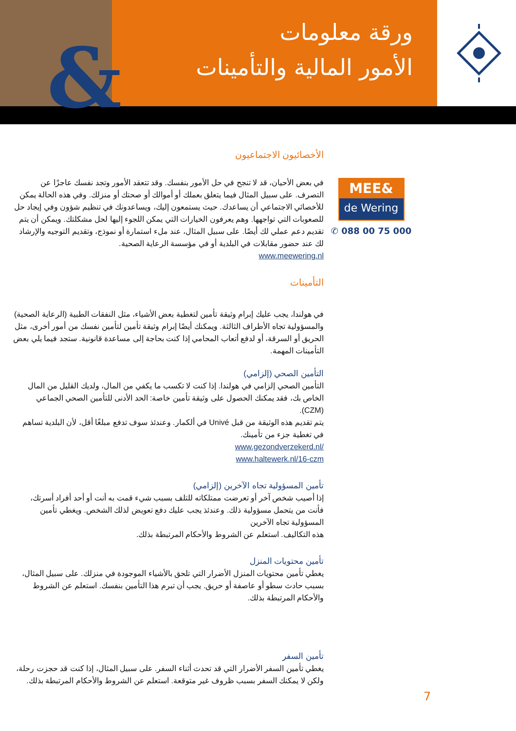&
ورقة معلومات
الأمور المالية والتأمينات
الأخصائيون الاجتماعيون
في بعض الأحيان، قد لا تنجح في حل الأمور بنفسك. وقد تتعقد الأمور وتجد نفسك عاجزًا عن التصرف. على سبيل المثال فيما يتعلق بعملك أو أموالك أو صحتك أو منزلك. وفي هذه الحالة يمكن للأخصائي الاجتماعي أن يساعدك. حيث يستمعون إليك، ويساعدونك في تنظيم شؤون وفي إيجاد حل للصعوبات التي تواجهها. وهم يعرفون الخيارات التي يمكن اللجوء إليها لحل مشكلتك. ويمكن أن يتم تقديم دعم عملي لك أيضًا. على سبيل المثال، عند ملء استمارة أو نموذج، وتقديم التوجيه والإرشاد لك عند حضور مقابلات في البلدية أو في مؤسسة الرعاية الصحية.
www.meewering.nl
التأمينات
في هولندا، يجب عليك إبرام وثيقة تأمين لتغطية بعض الأشياء، مثل النفقات الطبية (الرعاية الصحية) والمسؤولية تجاه الأطراف الثالثة. ويمكنك أيضًا إبرام وثيقة تأمين لتأمين نفسك من أمور أخرى، مثل الحريق أو السرقة، أو لدفع أتعاب المحامي إذا كنت بحاجة إلى مساعدة قانونية. ستجد فيما يلي بعض التأمينات المهمة.
التأمين الصحي (إلزامي)
التأمين الصحي إلزامي في هولندا. إذا كنت لا تكسب ما يكفي من المال، ولديك القليل من المال الخاص بك، فقد يمكنك الحصول على وثيقة تأمين خاصة: الحد الأدنى للتأمين الصحي الجماعي (CZM).
يتم تقديم هذه الوثيقة من قبل Univé في ألكمار. وعندئذ سوف تدفع مبلغًا أقل، لأن البلدية تساهم في تغطية جزء من تأمينك.
www.gezondverzekerd.nl/
www.haltewerk.nl/16-czm
تأمين المسؤولية تجاه الآخرين (إلزامي)
إذا أصيب شخص آخر أو تعرضت ممتلكاته للتلف بسبب شيء قمت به أنت أو أحد أفراد أسرتك، فأنت من يتحمل مسؤولية ذلك. وعندئذ يجب عليك دفع تعويض لذلك الشخص. ويغطي تأمين المسؤولية تجاه الآخرين
هذه التكاليف. استعلم عن الشروط والأحكام المرتبطة بذلك.
تأمين محتويات المنزل
يغطي تأمين محتويات المنزل الأضرار التي تلحق بالأشياء الموجودة في منزلك. على سبيل المثال، بسبب حادث سطو أو عاصفة أو حريق. يجب أن تبرم هذا التأمين بنفسك. استعلم عن الشروط والأحكام المرتبطة بذلك.
تأمين السفر
يغطي تأمين السفر الأضرار التي قد تحدث أثناء السفر. على سبيل المثال، إذا كنت قد حجزت رحلة، ولكن لا يمكنك السفر بسبب ظروف غير متوقعة. استعلم عن الشروط والأحكام المرتبطة بذلك.
MEE&
de Wering
✆ 088 00 75 000
7